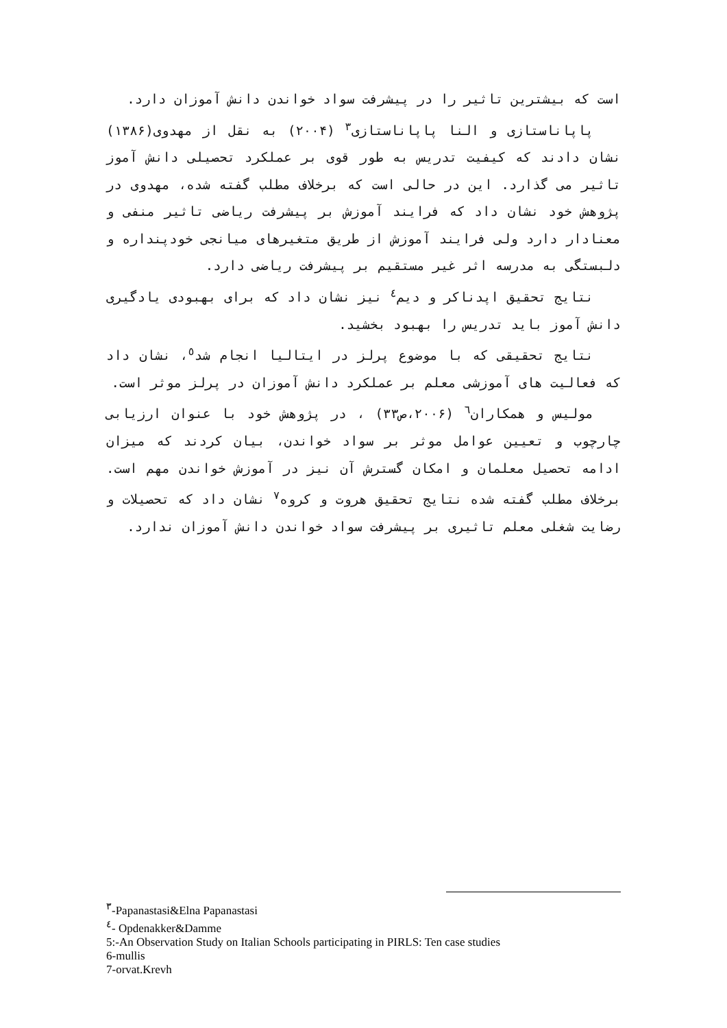است که بیشترین تاثیر را در پیشرفت سواد خواندن دانش آموزان دارد.
پاپاناستازی و النا پاپاناستازی<sup>۳</sup> (۲۰۰۴) به نقل از مهدوی(۱۳۸۶) نشان دادند که کیفیت تدریس به طور قوی بر عملکرد تحصیلی دانش آموز تاثیر می گذارد. این در حالی است که برخلاف مطلب گفته شده، مهدوی در پژوهش خود نشان داد که فرایند آموزش بر پیشرفت ریاضی تاثیر منفی و معنادار دارد ولی فرایند آموزش از طریق متغیرهای میانجی خودپنداره و دلبستگی به مدرسه اثر غیر مستقیم بر پیشرفت ریاضی دارد.
نتایج تحقیق اپدناکر و دیم<sup>٤</sup> نیز نشان داد که برای بهبودی یادگیری دانش آموز باید تدریس را بهبود بخشید.
نتایج تحقیقی که با موضوع پرلز در ایتالیا انجام شد<sup>٥</sup>، نشان داد که فعالیت های آموزشی معلم بر عملکرد دانش آموزان در پرلز موثر است.
مولیس و همکاران<sup>٦</sup> (۲۰۰۶،ص۳۳) ، در پژوهش خود با عنوان ارزیابی چارچوب و تعیین عوامل موثر بر سواد خواندن، بیان کردند که میزان ادامه تحصیل معلمان و امکان گسترش آن نیز در آموزش خواندن مهم است. برخلاف مطلب گفته شده نتایج تحقیق هروت و کروه<sup>٧</sup> نشان داد که تحصیلات و رضایت شغلی معلم تاثیری بر پیشرفت سواد خواندن دانش آموزان ندارد.
<sup>۳</sup>-Papanastasi&Elna Papanastasi
<sup>٤</sup>- Opdenakker&Damme
5:-An Observation Study on Italian Schools participating in PIRLS: Ten case studies
6-mullis
7-orvat.Krevh